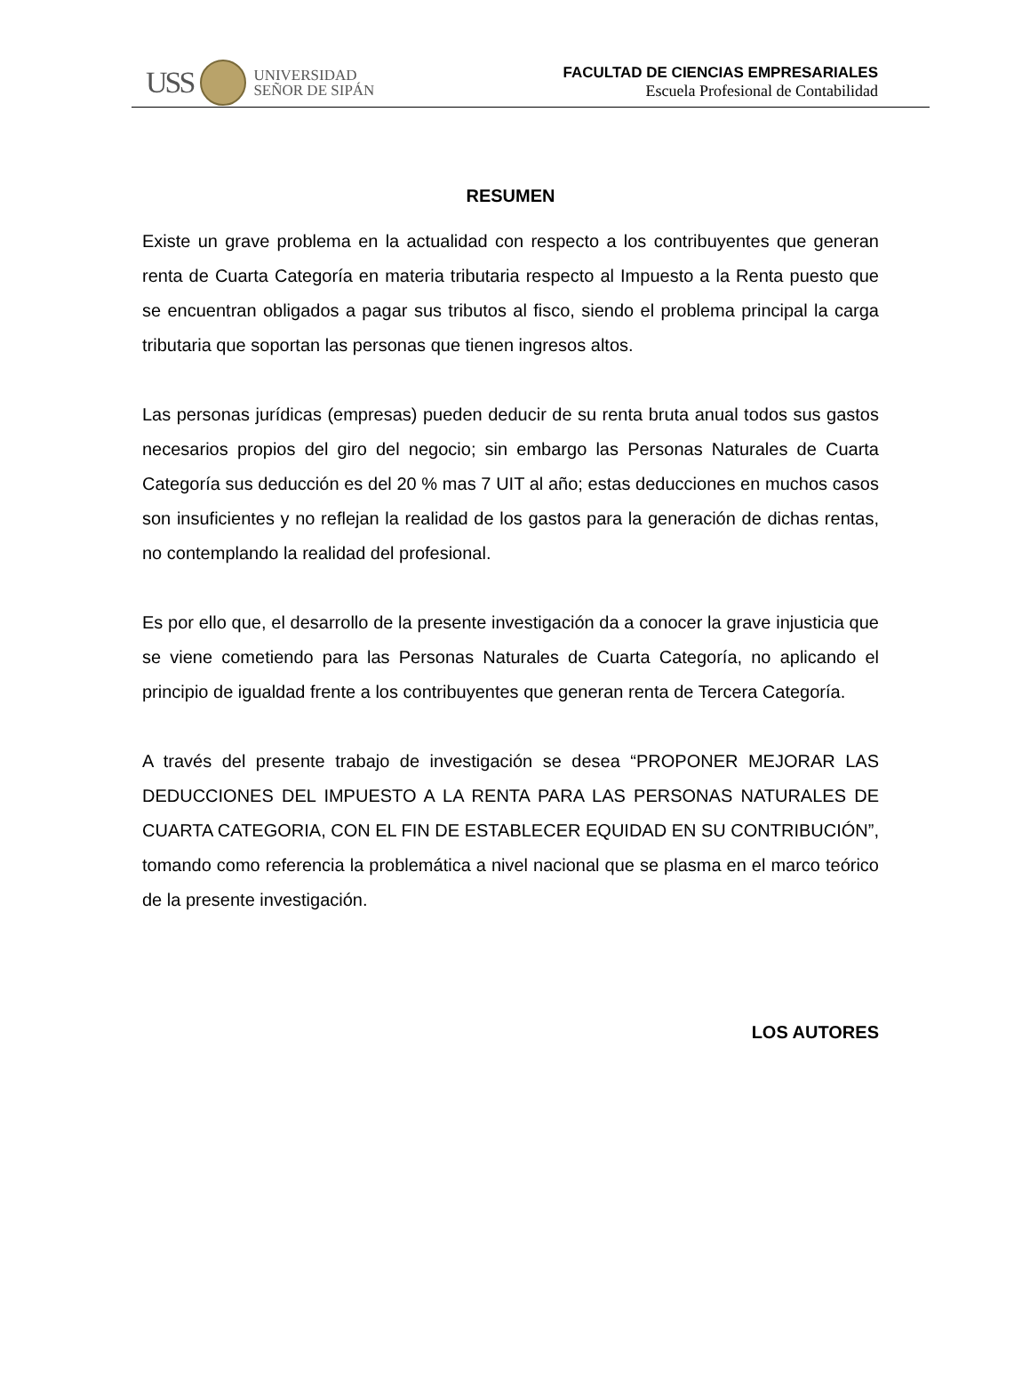USS
UNIVERSIDAD
SEÑOR DE SIPÁN
FACULTAD DE CIENCIAS EMPRESARIALES
Escuela Profesional de Contabilidad
RESUMEN
Existe un grave problema en la actualidad con respecto a los contribuyentes que generan renta de Cuarta Categoría en materia tributaria respecto al Impuesto a la Renta puesto que se encuentran obligados a pagar sus tributos al fisco, siendo el problema principal la carga tributaria que soportan las personas que tienen ingresos altos.
Las personas jurídicas (empresas) pueden deducir de su renta bruta anual todos sus gastos necesarios propios del giro del negocio; sin embargo las Personas Naturales de Cuarta Categoría sus deducción es del 20 % mas 7 UIT al año; estas deducciones en muchos casos son insuficientes y no reflejan la realidad de los gastos para la generación de dichas rentas, no contemplando la realidad del profesional.
Es por ello que, el desarrollo de la presente investigación da a conocer la grave injusticia que se viene cometiendo para las Personas Naturales de Cuarta Categoría, no aplicando el principio de igualdad frente a los contribuyentes que generan renta de Tercera Categoría.
A través del presente trabajo de investigación se desea “PROPONER MEJORAR LAS DEDUCCIONES DEL IMPUESTO A LA RENTA PARA LAS PERSONAS NATURALES DE CUARTA CATEGORIA, CON EL FIN DE ESTABLECER EQUIDAD EN SU CONTRIBUCIÓN”, tomando como referencia la problemática a nivel nacional que se plasma en el marco teórico de la presente investigación.
LOS AUTORES